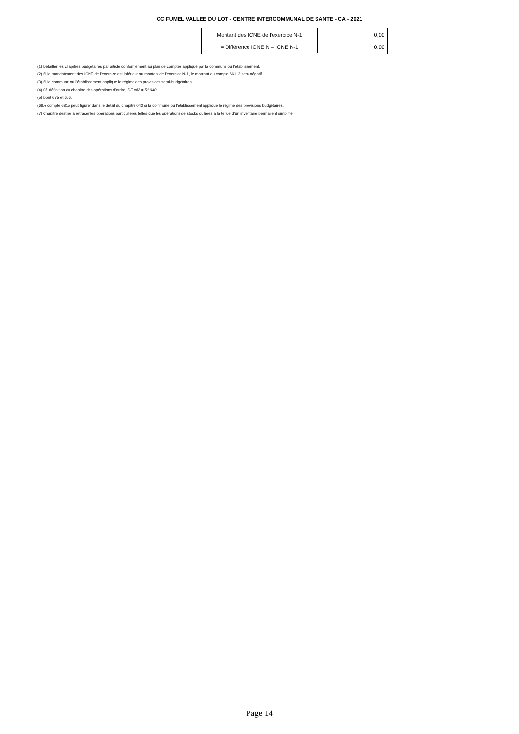CC FUMEL VALLEE DU LOT - CENTRE INTERCOMMUNAL DE SANTE - CA - 2021
| Montant des ICNE de l’exercice N-1 | 0,00 |
| = Différence ICNE N – ICNE N-1 | 0,00 |
(1) Détailler les chapitres budgétaires par article conformément au plan de comptes appliqué par la commune ou l’établissement.
(2) Si le mandatement des ICNE de l’exercice est inférieur au montant de l’exercice N-1, le montant du compte 66112 sera négatif.
(3) Si la commune ou l’établissement applique le régime des provisions semi-budgétaires.
(4) Cf. définition du chapitre des opérations d’ordre, DF 042 = RI 040.
(5) Dont 675 et 676.
(6)Le compte 6815 peut figurer dans le détail du chapitre 042 si la commune ou l’établissement applique le régime des provisions budgétaires.
(7) Chapitre destiné à retracer les opérations particulières telles que les opérations de stocks ou liées à la tenue d’un inventaire permanent simplifié.
Page 14